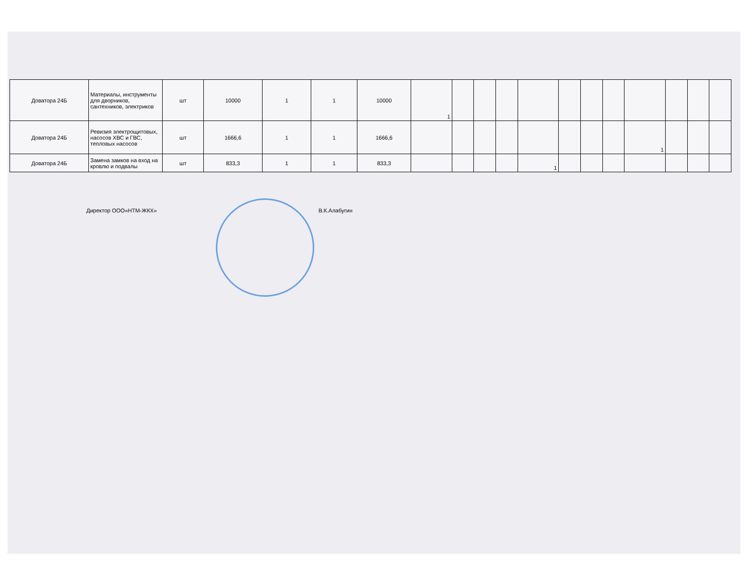| Доватора 24Б | Материалы, инструменты для дворников, сантехников, электриков | шт | 10000 | 1 | 1 | 10000 | 1 | | | | | | | | | | | |
| Доватора 24Б | Ревизия электрощитовых, насосов ХВС и ГВС, тепловых насосов | шт | 1666,6 | 1 | 1 | 1666,6 | | | | | | | | | 1 | | | |
| Доватора 24Б | Замена замков на вход на кровлю и подвалы | шт | 833,3 | 1 | 1 | 833,3 | | | | | 1 | | | | | | | |
Директор ООО«НТМ-ЖКХ» В.К.Алабугин